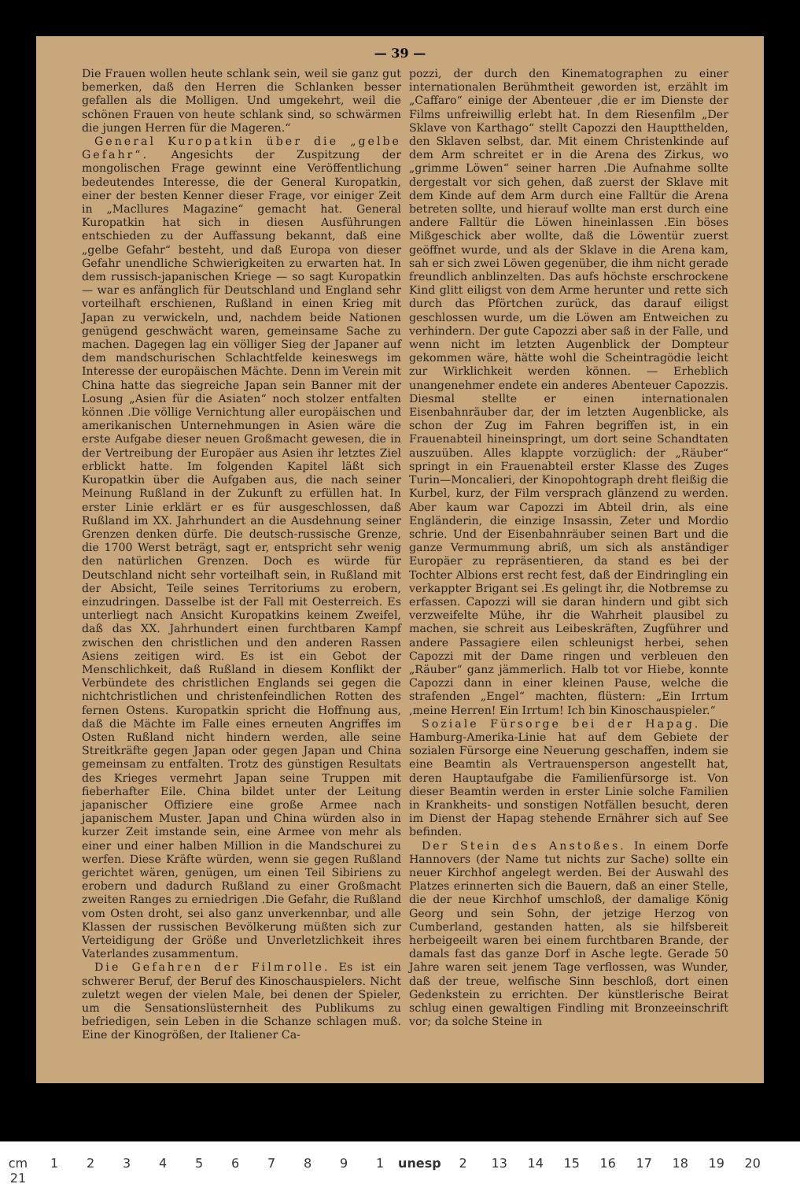— 39 —
Die Frauen wollen heute schlank sein, weil sie ganz gut bemerken, daß den Herren die Schlanken besser gefallen als die Molligen. Und umgekehrt, weil die schönen Frauen von heute schlank sind, so schwärmen die jungen Herren für die Mageren.“
General Kuropatkin über die „gelbe Gefahr“. Angesichts der Zuspitzung der mongolischen Frage gewinnt eine Veröffentlichung bedeutendes Interesse, die der General Kuropatkin, einer der besten Kenner dieser Frage, vor einiger Zeit in „Macllures Magazine“ gemacht hat. General Kuropatkin hat sich in diesen Ausführungen entschieden zu der Auffassung bekannt, daß eine „gelbe Gefahr“ besteht, und daß Europa von dieser Gefahr unendliche Schwierigkeiten zu erwarten hat. In dem russisch-japanischen Kriege — so sagt Kuropatkin — war es anfänglich für Deutschland und England sehr vorteilhaft erschienen, Rußland in einen Krieg mit Japan zu verwickeln, und, nachdem beide Nationen genügend geschwächt waren, gemeinsame Sache zu machen. Dagegen lag ein völliger Sieg der Japaner auf dem mandschurischen Schlachtfelde keineswegs im Interesse der europäischen Mächte. Denn im Verein mit China hatte das siegreiche Japan sein Banner mit der Losung „Asien für die Asiaten“ noch stolzer entfalten können .Die völlige Vernichtung aller europäischen und amerikanischen Unternehmungen in Asien wäre die erste Aufgabe dieser neuen Großmacht gewesen, die in der Vertreibung der Europäer aus Asien ihr letztes Ziel erblickt hatte. Im folgenden Kapitel läßt sich Kuropatkin über die Aufgaben aus, die nach seiner Meinung Rußland in der Zukunft zu erfüllen hat. In erster Linie erklärt er es für ausgeschlossen, daß Rußland im XX. Jahrhundert an die Ausdehnung seiner Grenzen denken dürfe. Die deutsch-russische Grenze, die 1700 Werst beträgt, sagt er, entspricht sehr wenig den natürlichen Grenzen. Doch es würde für Deutschland nicht sehr vorteilhaft sein, in Rußland mit der Absicht, Teile seines Territoriums zu erobern, einzudringen. Dasselbe ist der Fall mit Oesterreich. Es unterliegt nach Ansicht Kuropatkins keinem Zweifel, daß das XX. Jahrhundert einen furchtbaren Kampf zwischen den christlichen und den anderen Rassen Asiens zeitigen wird. Es ist ein Gebot der Menschlichkeit, daß Rußland in diesem Konflikt der Verbündete des christlichen Englands sei gegen die nichtchristlichen und christenfeindlichen Rotten des fernen Ostens. Kuropatkin spricht die Hoffnung aus, daß die Mächte im Falle eines erneuten Angriffes im Osten Rußland nicht hindern werden, alle seine Streitkräfte gegen Japan oder gegen Japan und China gemeinsam zu entfalten. Trotz des günstigen Resultats des Krieges vermehrt Japan seine Truppen mit fieberhafter Eile. China bildet unter der Leitung japanischer Offiziere eine große Armee nach japanischem Muster. Japan und China würden also in kurzer Zeit imstande sein, eine Armee von mehr als einer und einer halben Million in die Mandschurei zu werfen. Diese Kräfte würden, wenn sie gegen Rußland gerichtet wären, genügen, um einen Teil Sibiriens zu erobern und dadurch Rußland zu einer Großmacht zweiten Ranges zu erniedrigen .Die Gefahr, die Rußland vom Osten droht, sei also ganz unverkennbar, und alle Klassen der russischen Bevölkerung müßten sich zur Verteidigung der Größe und Unverletzlichkeit ihres Vaterlandes zusammentum.
Die Gefahren der Filmrolle. Es ist ein schwerer Beruf, der Beruf des Kinoschauspielers. Nicht zuletzt wegen der vielen Male, bei denen der Spieler, um die Sensationslüsternheit des Publikums zu befriedigen, sein Leben in die Schanze schlagen muß. Eine der Kinogrößen, der Italiener Ca-
pozzi, der durch den Kinematographen zu einer internationalen Berühmtheit geworden ist, erzählt im „Caffaro“ einige der Abenteuer ,die er im Dienste der Films unfreiwillig erlebt hat. In dem Riesenfilm „Der Sklave von Karthago“ stellt Capozzi den Hauptthelden, den Sklaven selbst, dar. Mit einem Christenkinde auf dem Arm schreitet er in die Arena des Zirkus, wo „grimme Löwen“ seiner harren .Die Aufnahme sollte dergestalt vor sich gehen, daß zuerst der Sklave mit dem Kinde auf dem Arm durch eine Falltür die Arena betreten sollte, und hierauf wollte man erst durch eine andere Falltür die Löwen hineinlassen .Ein böses Mißgeschick aber wollte, daß die Löwentür zuerst geöffnet wurde, und als der Sklave in die Arena kam, sah er sich zwei Löwen gegenüber, die ihm nicht gerade freundlich anblinzelten. Das aufs höchste erschrockene Kind glitt eiligst von dem Arme herunter und rette sich durch das Pförtchen zurück, das darauf eiligst geschlossen wurde, um die Löwen am Entweichen zu verhindern. Der gute Capozzi aber saß in der Falle, und wenn nicht im letzten Augenblick der Dompteur gekommen wäre, hätte wohl die Scheintragödie leicht zur Wirklichkeit werden können. — Erheblich unangenehmer endete ein anderes Abenteuer Capozzis. Diesmal stellte er einen internationalen Eisenbahnräuber dar, der im letzten Augenblicke, als schon der Zug im Fahren begriffen ist, in ein Frauenabteil hineinspringt, um dort seine Schandtaten auszuüben. Alles klappte vorzüglich: der „Räuber“ springt in ein Frauenabteil erster Klasse des Zuges Turin—Moncalieri, der Kinopohtograph dreht fleißig die Kurbel, kurz, der Film versprach glänzend zu werden. Aber kaum war Capozzi im Abteil drin, als eine Engländerin, die einzige Insassin, Zeter und Mordio schrie. Und der Eisenbahnräuber seinen Bart und die ganze Vermummung abriß, um sich als anständiger Europäer zu repräsentieren, da stand es bei der Tochter Albions erst recht fest, daß der Eindringling ein verkappter Brigant sei .Es gelingt ihr, die Notbremse zu erfassen. Capozzi will sie daran hindern und gibt sich verzweifelte Mühe, ihr die Wahrheit plausibel zu machen, sie schreit aus Leibeskräften, Zugführer und andere Passagiere eilen schleunigst herbei, sehen Capozzi mit der Dame ringen und verbleuen den „Räuber“ ganz jämmerlich. Halb tot vor Hiebe, konnte Capozzi dann in einer kleinen Pause, welche die strafenden „Engel“ machten, flüstern: „Ein Irrtum ,meine Herren! Ein Irrtum! Ich bin Kinoschauspieler.“
Soziale Fürsorge bei der Hapag. Die Hamburg-Amerika-Linie hat auf dem Gebiete der sozialen Fürsorge eine Neuerung geschaffen, indem sie eine Beamtin als Vertrauensperson angestellt hat, deren Hauptaufgabe die Familienfürsorge ist. Von dieser Beamtin werden in erster Linie solche Familien in Krankheits- und sonstigen Notfällen besucht, deren im Dienst der Hapag stehende Ernährer sich auf See befinden.
Der Stein des Anstoßes. In einem Dorfe Hannovers (der Name tut nichts zur Sache) sollte ein neuer Kirchhof angelegt werden. Bei der Auswahl des Platzes erinnerten sich die Bauern, daß an einer Stelle, die der neue Kirchhof umschloß, der damalige König Georg und sein Sohn, der jetzige Herzog von Cumberland, gestanden hatten, als sie hilfsbereit herbeigeeilt waren bei einem furchtbaren Brande, der damals fast das ganze Dorf in Asche legte. Gerade 50 Jahre waren seit jenem Tage verflossen, was Wunder, daß der treue, welfische Sinn beschloß, dort einen Gedenkstein zu errichten. Der künstlerische Beirat schlug einen gewaltigen Findling mit Bronzeeinschrift vor; da solche Steine in
cm 1234567891 unesp 2 13 14 15 16 17 18 19 20 21